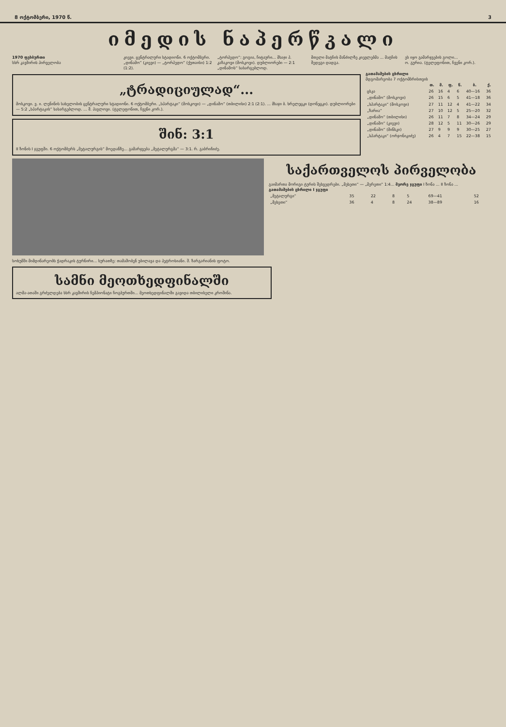8 ოქტომბერი, 1970 წ. 3
იმედის ნაპერწკალი
1970 ფეხბურთი
სსრ კავშირის პირველობა
კიევი. ცენტრალური სტადიონი. 6 ოქტომბერი. „დინამო“ (კიევი) — „ტორპედო“ (ქუთაისი) 1:2 (1:2).
„ტორპედო“: გოგია, ჩიტაური... მსაჯი პ. კაზაკოვი (მოსკოვი). დუბლიორები — 2:1 „დინამოს“ სასარგებლოდ.
მთელი მატჩის მანძილზე კიევლებმა ... მატჩის შედეგი დადგა.
ეს იყო გამარჯვების გოლი...
ო. გურია. (ტელეფონით, ჩვენი კორ.).
„ტრადიციულად“...
მოსკოვი. ვ. ი. ლენინის სახელობის ცენტრალური სტადიონი. 6 ოქტომბერი. „სპარტაკი“ (მოსკოვი) — „დინამო“ (თბილისი) 2:1 (2:1). ... მსაჯი ბ. ხრელეცკი (დონეცკი). დუბლიორები — 5:2 „სპარტაკის“ სასარგებლოდ. ... შ. პავლოვი. (ტელეფონით, ჩვენი კორ.).
შინ: 3:1
II ზონის I ჯგუფში. 6 ოქტომბერს „მეტალურგის“ მოედანზე... გამარჯვება „მეტალურგმა“ — 3:1. რ. გაბრიჩიძე.
გათამაშების ცხრილი
მდგომარეობა 7 ოქტომბრისთვის
| | თ. | მ. | ფ. | წ. | ბ. | ქ. |
| --- | --- | --- | --- | --- | --- | --- |
| ცსკა | 26 | 16 | 4 | 6 | 40—16 | 36 |
| „დინამო“ (მოსკოვი) | 26 | 15 | 6 | 5 | 41—18 | 36 |
| „სპარტაკი“ (მოსკოვი) | 27 | 11 | 12 | 4 | 41—22 | 34 |
| „ზარია“ | 27 | 10 | 12 | 5 | 25—20 | 32 |
| „დინამო“ (თბილისი) | 26 | 11 | 7 | 8 | 34—24 | 29 |
| „დინამო“ (კიევი) | 28 | 12 | 5 | 11 | 30—26 | 29 |
| „დინამო“ (მინსკი) | 27 | 9 | 9 | 9 | 30—25 | 27 |
| „სპარტაკი“ (ორჯონიკიძე) | 26 | 4 | 7 | 15 | 22—38 | 15 |
სოხუმში მიმდინარეობს ჭადრაკის ტურნირი... სურათზე: თამაშობენ უბილავა და პეტროსიანი. შ. ზარგარიანის ფოტო.
საქართველოს პირველობა
გაიმართა მორიგი ტურის შეხვედრები. „მეხეთი“ — „მერეთი“ 1:4... მეორე ჯგუფი I ზონა ... II ზონა ...
გათამაშების ცხრილი I ჯგუფი
| „მეტალურგი“ | 35 | 22 | 8 | 5 | 69—41 | 52 |
| „მეხეთი“ | 36 | 4 | 8 | 24 | 38—89 | 16 |
სამნი მეოთხედფინალში
ალმა-ათაში გრძელდება სსრ კავშირის ჩემპიონატი ჩოგბურთში... მეოთხედფინალში გავიდა თბილისელი კროშინა.